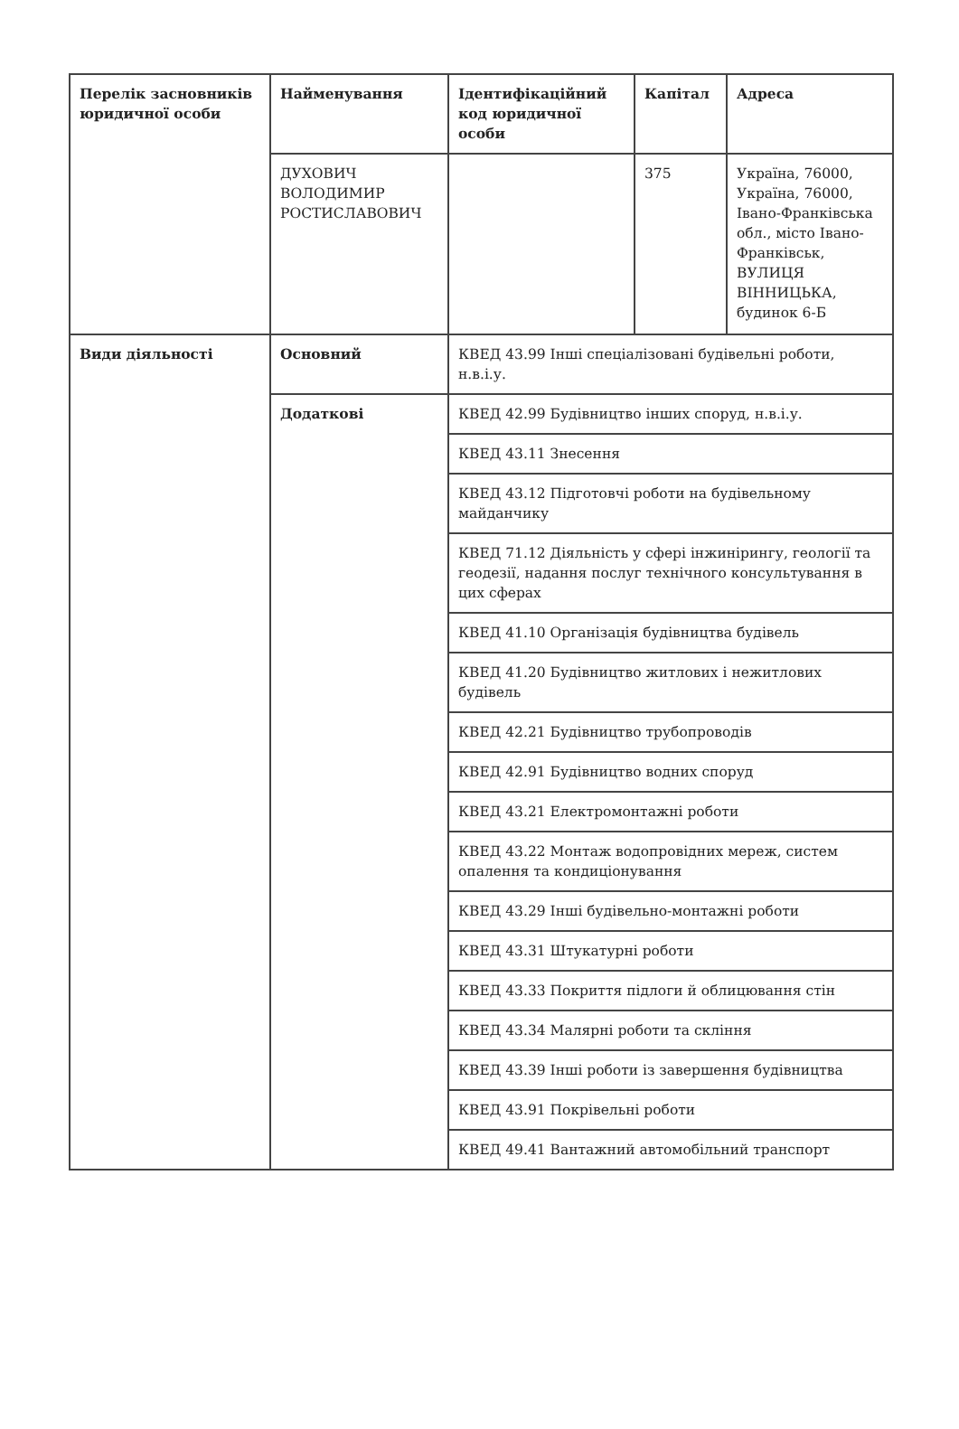| Перелік засновників юридичної особи | Найменування | Ідентифікаційний код юридичної особи | Капітал | Адреса |
| --- | --- | --- | --- | --- |
| | ДУХОВИЧ ВОЛОДИМИР РОСТИСЛАВОВИЧ | | 375 | Україна, 76000, Україна, 76000, Івано-Франківська обл., місто Івано-Франківськ, ВУЛИЦЯ ВІННИЦЬКА, будинок 6-Б |
| Види діяльності | Основний | КВЕД 43.99 Інші спеціалізовані будівельні роботи, н.в.і.у. | | |
| | Додаткові | КВЕД 42.99 Будівництво інших споруд, н.в.і.у. | | |
| | | КВЕД 43.11 Знесення | | |
| | | КВЕД 43.12 Підготовчі роботи на будівельному майданчику | | |
| | | КВЕД 71.12 Діяльність у сфері інжинірингу, геології та геодезії, надання послуг технічного консультування в цих сферах | | |
| | | КВЕД 41.10 Організація будівництва будівель | | |
| | | КВЕД 41.20 Будівництво житлових і нежитлових будівель | | |
| | | КВЕД 42.21 Будівництво трубопроводів | | |
| | | КВЕД 42.91 Будівництво водних споруд | | |
| | | КВЕД 43.21 Електромонтажні роботи | | |
| | | КВЕД 43.22 Монтаж водопровідних мереж, систем опалення та кондиціонування | | |
| | | КВЕД 43.29 Інші будівельно-монтажні роботи | | |
| | | КВЕД 43.31 Штукатурні роботи | | |
| | | КВЕД 43.33 Покриття підлоги й облицювання стін | | |
| | | КВЕД 43.34 Малярні роботи та скління | | |
| | | КВЕД 43.39 Інші роботи із завершення будівництва | | |
| | | КВЕД 43.91 Покрівельні роботи | | |
| | | КВЕД 49.41 Вантажний автомобільний транспорт | | |